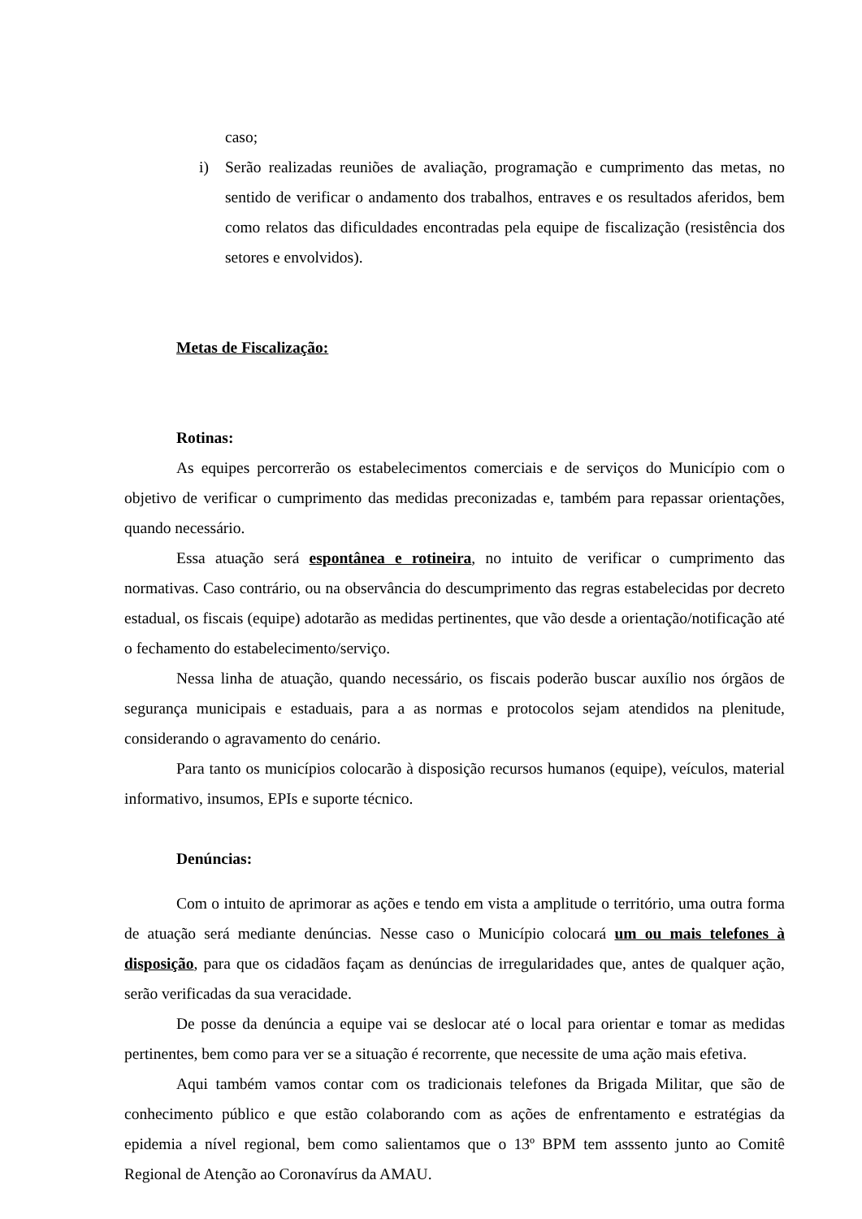caso;
i) Serão realizadas reuniões de avaliação, programação e cumprimento das metas, no sentido de verificar o andamento dos trabalhos, entraves e os resultados aferidos, bem como relatos das dificuldades encontradas pela equipe de fiscalização (resistência dos setores e envolvidos).
Metas de Fiscalização:
Rotinas:
As equipes percorrerão os estabelecimentos comerciais e de serviços do Município com o objetivo de verificar o cumprimento das medidas preconizadas e, também para repassar orientações, quando necessário.
Essa atuação será espontânea e rotineira, no intuito de verificar o cumprimento das normativas. Caso contrário, ou na observância do descumprimento das regras estabelecidas por decreto estadual, os fiscais (equipe) adotarão as medidas pertinentes, que vão desde a orientação/notificação até o fechamento do estabelecimento/serviço.
Nessa linha de atuação, quando necessário, os fiscais poderão buscar auxílio nos órgãos de segurança municipais e estaduais, para a as normas e protocolos sejam atendidos na plenitude, considerando o agravamento do cenário.
Para tanto os municípios colocarão à disposição recursos humanos (equipe), veículos, material informativo, insumos, EPIs e suporte técnico.
Denúncias:
Com o intuito de aprimorar as ações e tendo em vista a amplitude o território, uma outra forma de atuação será mediante denúncias. Nesse caso o Município colocará um ou mais telefones à disposição, para que os cidadãos façam as denúncias de irregularidades que, antes de qualquer ação, serão verificadas da sua veracidade.
De posse da denúncia a equipe vai se deslocar até o local para orientar e tomar as medidas pertinentes, bem como para ver se a situação é recorrente, que necessite de uma ação mais efetiva.
Aqui também vamos contar com os tradicionais telefones da Brigada Militar, que são de conhecimento público e que estão colaborando com as ações de enfrentamento e estratégias da epidemia a nível regional, bem como salientamos que o 13º BPM tem asssento junto ao Comitê Regional de Atenção ao Coronavírus da AMAU.